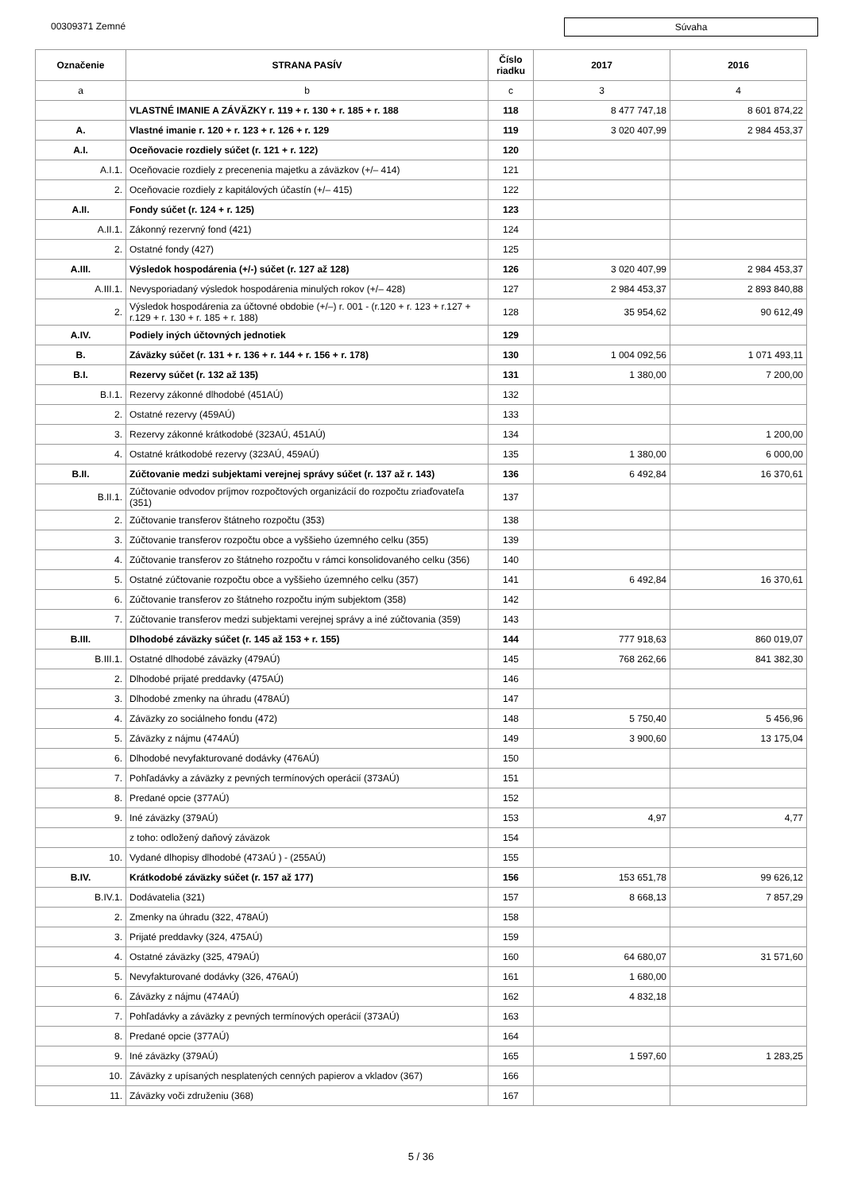00309371 Zemné
Súvaha
| Označenie | STRANA PASÍV | Číslo riadku | 2017 | 2016 |
| --- | --- | --- | --- | --- |
| a | b | c | 3 | 4 |
| | VLASTNÉ IMANIE A ZÁVÄZKY r. 119 + r. 130 + r. 185 + r. 188 | 118 | 8 477 747,18 | 8 601 874,22 |
| A. | Vlastné imanie r. 120 + r. 123 + r. 126 + r. 129 | 119 | 3 020 407,99 | 2 984 453,37 |
| A.I. | Oceňovacie rozdiely súčet (r. 121 + r. 122) | 120 | | |
| A.I.1. | Oceňovacie rozdiely z precenenia majetku a záväzkov (+/– 414) | 121 | | |
| 2. | Oceňovacie rozdiely z kapitálových účastín (+/– 415) | 122 | | |
| A.II. | Fondy súčet (r. 124 + r. 125) | 123 | | |
| A.II.1. | Zákonný rezervný fond (421) | 124 | | |
| 2. | Ostatné fondy (427) | 125 | | |
| A.III. | Výsledok hospodárenia (+/-) súčet (r. 127 až 128) | 126 | 3 020 407,99 | 2 984 453,37 |
| A.III.1. | Nevysporiadaný výsledok hospodárenia minulých rokov (+/– 428) | 127 | 2 984 453,37 | 2 893 840,88 |
| 2. | Výsledok hospodárenia za účtovné obdobie (+/–) r. 001 - (r.120 + r. 123 + r.127 + r.129 + r. 130 + r. 185 + r. 188) | 128 | 35 954,62 | 90 612,49 |
| A.IV. | Podiely iných účtovných jednotiek | 129 | | |
| B. | Záväzky súčet (r. 131 + r. 136 + r. 144 + r. 156 + r. 178) | 130 | 1 004 092,56 | 1 071 493,11 |
| B.I. | Rezervy súčet (r. 132 až 135) | 131 | 1 380,00 | 7 200,00 |
| B.I.1. | Rezervy zákonné dlhodobé (451AÚ) | 132 | | |
| 2. | Ostatné rezervy (459AÚ) | 133 | | |
| 3. | Rezervy zákonné krátkodobé (323AÚ, 451AÚ) | 134 | | 1 200,00 |
| 4. | Ostatné krátkodobé rezervy (323AÚ, 459AÚ) | 135 | 1 380,00 | 6 000,00 |
| B.II. | Zúčtovanie medzi subjektami verejnej správy súčet (r. 137 až r. 143) | 136 | 6 492,84 | 16 370,61 |
| B.II.1. | Zúčtovanie odvodov príjmov rozpočtových organizácií do rozpočtu zriaďovateľa (351) | 137 | | |
| 2. | Zúčtovanie transferov štátneho rozpočtu (353) | 138 | | |
| 3. | Zúčtovanie transferov rozpočtu obce a vyššieho územného celku (355) | 139 | | |
| 4. | Zúčtovanie transferov zo štátneho rozpočtu v rámci konsolidovaného celku (356) | 140 | | |
| 5. | Ostatné zúčtovanie rozpočtu obce a vyššieho územného celku (357) | 141 | 6 492,84 | 16 370,61 |
| 6. | Zúčtovanie transferov zo štátneho rozpočtu iným subjektom (358) | 142 | | |
| 7. | Zúčtovanie transferov medzi subjektami verejnej správy a iné zúčtovania (359) | 143 | | |
| B.III. | Dlhodobé záväzky súčet (r. 145 až 153 + r. 155) | 144 | 777 918,63 | 860 019,07 |
| B.III.1. | Ostatné dlhodobé záväzky (479AÚ) | 145 | 768 262,66 | 841 382,30 |
| 2. | Dlhodobé prijaté preddavky (475AÚ) | 146 | | |
| 3. | Dlhodobé zmenky na úhradu (478AÚ) | 147 | | |
| 4. | Záväzky zo sociálneho fondu (472) | 148 | 5 750,40 | 5 456,96 |
| 5. | Záväzky z nájmu (474AÚ) | 149 | 3 900,60 | 13 175,04 |
| 6. | Dlhodobé nevyfakturované dodávky (476AÚ) | 150 | | |
| 7. | Pohľadávky a záväzky z pevných termínových operácií (373AÚ) | 151 | | |
| 8. | Predané opcie (377AÚ) | 152 | | |
| 9. | Iné záväzky (379AÚ) | 153 | 4,97 | 4,77 |
| | z toho: odložený daňový záväzok | 154 | | |
| 10. | Vydané dlhopisy dlhodobé (473AÚ ) - (255AÚ) | 155 | | |
| B.IV. | Krátkodobé záväzky súčet (r. 157 až 177) | 156 | 153 651,78 | 99 626,12 |
| B.IV.1. | Dodávatelia (321) | 157 | 8 668,13 | 7 857,29 |
| 2. | Zmenky na úhradu (322, 478AÚ) | 158 | | |
| 3. | Prijaté preddavky (324, 475AÚ) | 159 | | |
| 4. | Ostatné záväzky (325, 479AÚ) | 160 | 64 680,07 | 31 571,60 |
| 5. | Nevyfakturované dodávky (326, 476AÚ) | 161 | 1 680,00 | |
| 6. | Záväzky z nájmu (474AÚ) | 162 | 4 832,18 | |
| 7. | Pohľadávky a záväzky z pevných termínových operácií (373AÚ) | 163 | | |
| 8. | Predané opcie (377AÚ) | 164 | | |
| 9. | Iné záväzky (379AÚ) | 165 | 1 597,60 | 1 283,25 |
| 10. | Záväzky z upísaných nesplatených cenných papierov a vkladov (367) | 166 | | |
| 11. | Záväzky voči združeniu (368) | 167 | | |
5 / 36